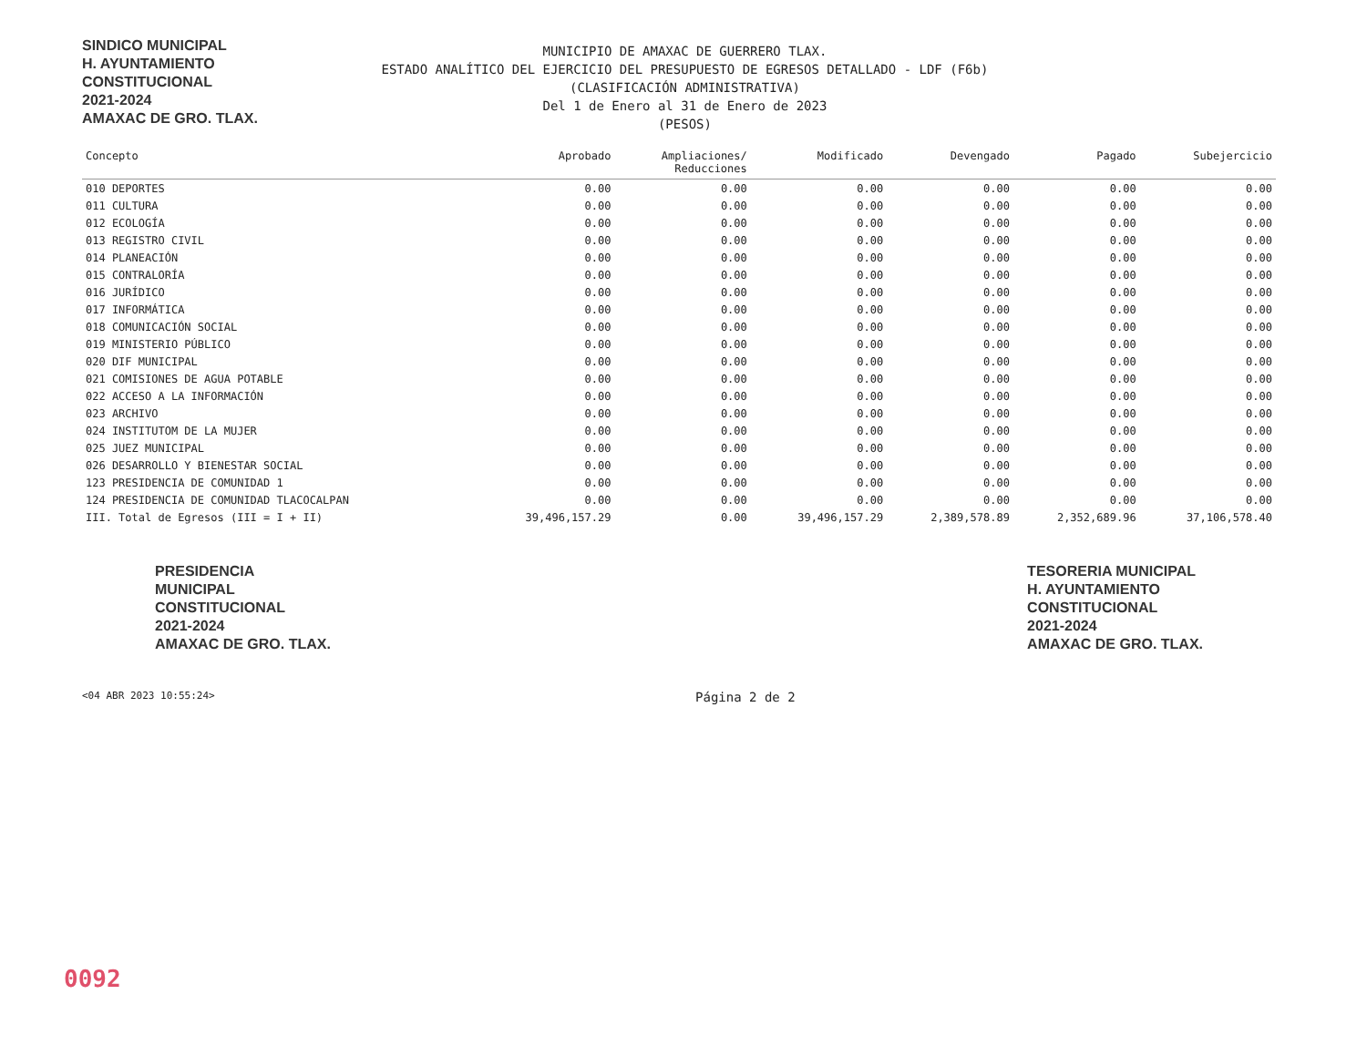SINDICO MUNICIPAL
H. AYUNTAMIENTO
CONSTITUCIONAL
2021-2024
AMAXAC DE GRO. TLAX.
MUNICIPIO DE AMAXAC DE GUERRERO TLAX.
ESTADO ANALÍTICO DEL EJERCICIO DEL PRESUPUESTO DE EGRESOS DETALLADO - LDF (F6b)
(CLASIFICACIÓN ADMINISTRATIVA)
Del 1 de Enero al 31 de Enero de 2023
(PESOS)
| Concepto | Aprobado | Ampliaciones/ Reducciones | Modificado | Devengado | Pagado | Subejercicio |
| --- | --- | --- | --- | --- | --- | --- |
| 010 DEPORTES | 0.00 | 0.00 | 0.00 | 0.00 | 0.00 | 0.00 |
| 011 CULTURA | 0.00 | 0.00 | 0.00 | 0.00 | 0.00 | 0.00 |
| 012 ECOLOGÍA | 0.00 | 0.00 | 0.00 | 0.00 | 0.00 | 0.00 |
| 013 REGISTRO CIVIL | 0.00 | 0.00 | 0.00 | 0.00 | 0.00 | 0.00 |
| 014 PLANEACIÓN | 0.00 | 0.00 | 0.00 | 0.00 | 0.00 | 0.00 |
| 015 CONTRALORÍA | 0.00 | 0.00 | 0.00 | 0.00 | 0.00 | 0.00 |
| 016 JURÍDICO | 0.00 | 0.00 | 0.00 | 0.00 | 0.00 | 0.00 |
| 017 INFORMÁTICA | 0.00 | 0.00 | 0.00 | 0.00 | 0.00 | 0.00 |
| 018 COMUNICACIÓN SOCIAL | 0.00 | 0.00 | 0.00 | 0.00 | 0.00 | 0.00 |
| 019 MINISTERIO PÚBLICO | 0.00 | 0.00 | 0.00 | 0.00 | 0.00 | 0.00 |
| 020 DIF MUNICIPAL | 0.00 | 0.00 | 0.00 | 0.00 | 0.00 | 0.00 |
| 021 COMISIONES DE AGUA POTABLE | 0.00 | 0.00 | 0.00 | 0.00 | 0.00 | 0.00 |
| 022 ACCESO A LA INFORMACIÓN | 0.00 | 0.00 | 0.00 | 0.00 | 0.00 | 0.00 |
| 023 ARCHIVO | 0.00 | 0.00 | 0.00 | 0.00 | 0.00 | 0.00 |
| 024 INSTITUTOM DE LA MUJER | 0.00 | 0.00 | 0.00 | 0.00 | 0.00 | 0.00 |
| 025 JUEZ MUNICIPAL | 0.00 | 0.00 | 0.00 | 0.00 | 0.00 | 0.00 |
| 026 DESARROLLO Y BIENESTAR SOCIAL | 0.00 | 0.00 | 0.00 | 0.00 | 0.00 | 0.00 |
| 123 PRESIDENCIA DE COMUNIDAD 1 | 0.00 | 0.00 | 0.00 | 0.00 | 0.00 | 0.00 |
| 124 PRESIDENCIA DE COMUNIDAD TLACOCALPAN | 0.00 | 0.00 | 0.00 | 0.00 | 0.00 | 0.00 |
| III. Total de Egresos (III = I + II) | 39,496,157.29 | 0.00 | 39,496,157.29 | 2,389,578.89 | 2,352,689.96 | 37,106,578.40 |
PRESIDENCIA
MUNICIPAL
CONSTITUCIONAL
2021-2024
AMAXAC DE GRO. TLAX.
TESORERIA MUNICIPAL
H. AYUNTAMIENTO
CONSTITUCIONAL
2021-2024
AMAXAC DE GRO. TLAX.
<04 ABR 2023 10:55:24> Página 2 de 2
0092